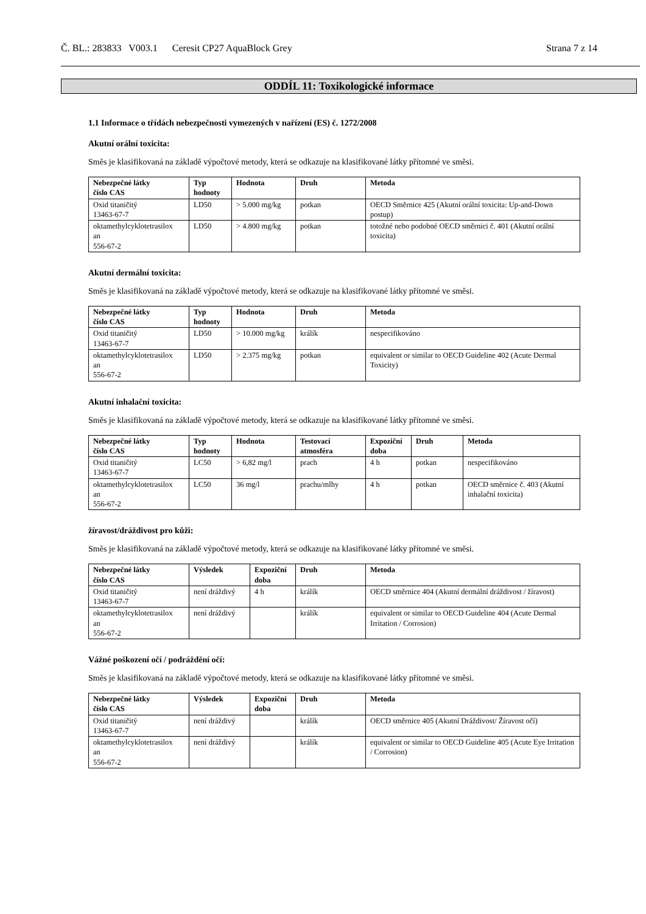Č. BL.: 283833 V003.1 Ceresit CP27 AquaBlock Grey Strana 7 z 14
ODDÍL 11: Toxikologické informace
1.1 Informace o třídách nebezpečnosti vymezených v nařízení (ES) č. 1272/2008
Akutní orální toxicita:
Směs je klasifikovaná na základě výpočtové metody, která se odkazuje na klasifikované látky přítomné ve směsi.
| Nebezpečné látky číslo CAS | Typ hodnoty | Hodnota | Druh | Metoda |
| --- | --- | --- | --- | --- |
| Oxid titaničitý 13463-67-7 | LD50 | > 5.000 mg/kg | potkan | OECD Směrnice 425 (Akutní orální toxicita: Up-and-Down postup) |
| oktamethylcyklotetrasilox an 556-67-2 | LD50 | > 4.800 mg/kg | potkan | totožné nebo podobné OECD směrnici č. 401 (Akutní orální toxicita) |
Akutní dermální toxicita:
Směs je klasifikovaná na základě výpočtové metody, která se odkazuje na klasifikované látky přítomné ve směsi.
| Nebezpečné látky číslo CAS | Typ hodnoty | Hodnota | Druh | Metoda |
| --- | --- | --- | --- | --- |
| Oxid titaničitý 13463-67-7 | LD50 | > 10.000 mg/kg | králík | nespecifikováno |
| oktamethylcyklotetrasilox an 556-67-2 | LD50 | > 2.375 mg/kg | potkan | equivalent or similar to OECD Guideline 402 (Acute Dermal Toxicity) |
Akutní inhalační toxicita:
Směs je klasifikovaná na základě výpočtové metody, která se odkazuje na klasifikované látky přítomné ve směsi.
| Nebezpečné látky číslo CAS | Typ hodnoty | Hodnota | Testovací atmosféra | Expoziční doba | Druh | Metoda |
| --- | --- | --- | --- | --- | --- | --- |
| Oxid titaničitý 13463-67-7 | LC50 | > 6,82 mg/l | prach | 4 h | potkan | nespecifikováno |
| oktamethylcyklotetrasilox an 556-67-2 | LC50 | 36 mg/l | prachu/mlhy | 4 h | potkan | OECD směrnice č. 403 (Akutní inhalační toxicita) |
žíravost/dráždivost pro kůži:
Směs je klasifikovaná na základě výpočtové metody, která se odkazuje na klasifikované látky přítomné ve směsi.
| Nebezpečné látky číslo CAS | Výsledek | Expoziční doba | Druh | Metoda |
| --- | --- | --- | --- | --- |
| Oxid titaničitý 13463-67-7 | není dráždivý | 4 h | králík | OECD směrnice 404 (Akutní dermální dráždivost / žíravost) |
| oktamethylcyklotetrasilox an 556-67-2 | není dráždivý | | králík | equivalent or similar to OECD Guideline 404 (Acute Dermal Irritation / Corrosion) |
Vážné poškození očí / podráždění očí:
Směs je klasifikovaná na základě výpočtové metody, která se odkazuje na klasifikované látky přítomné ve směsi.
| Nebezpečné látky číslo CAS | Výsledek | Expoziční doba | Druh | Metoda |
| --- | --- | --- | --- | --- |
| Oxid titaničitý 13463-67-7 | není dráždivý | | králík | OECD směrnice 405 (Akutní Dráždivost/ Žíravost očí) |
| oktamethylcyklotetrasilox an 556-67-2 | není dráždivý | | králík | equivalent or similar to OECD Guideline 405 (Acute Eye Irritation / Corrosion) |